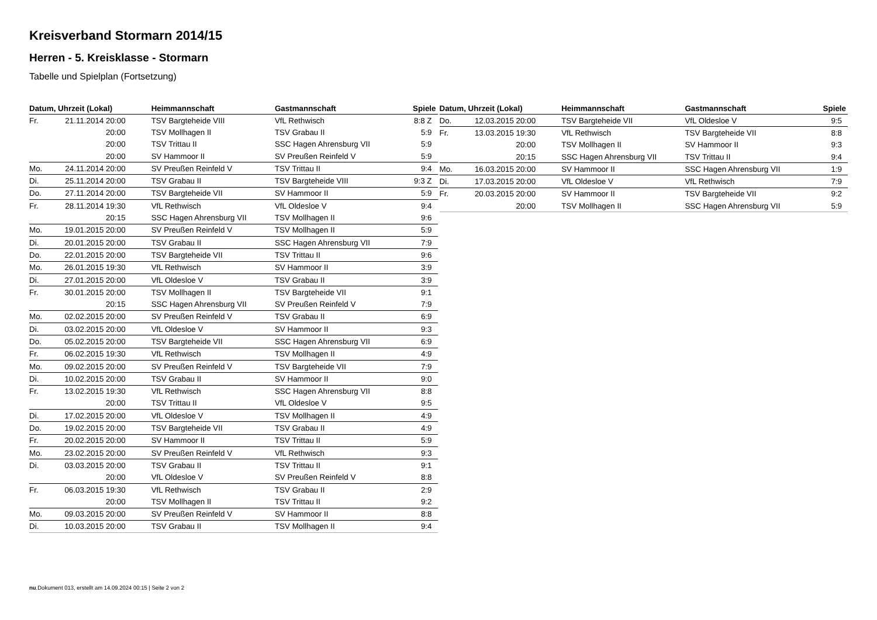Kreisverband Stormarn 2014/15
Herren - 5. Kreisklasse - Stormarn
Tabelle und Spielplan (Fortsetzung)
| Datum, Uhrzeit (Lokal) | | Heimmannschaft | Gastmannschaft | Spiele |
| --- | --- | --- | --- | --- |
| Fr. | 21.11.2014 20:00 | TSV Bargteheide VIII | VfL Rethwisch | 8:8 Z |
| | 20:00 | TSV Mollhagen II | TSV Grabau II | 5:9 |
| | 20:00 | TSV Trittau II | SSC Hagen Ahrensburg VII | 5:9 |
| | 20:00 | SV Hammoor II | SV Preußen Reinfeld V | 5:9 |
| Mo. | 24.11.2014 20:00 | SV Preußen Reinfeld V | TSV Trittau II | 9:4 |
| Di. | 25.11.2014 20:00 | TSV Grabau II | TSV Bargteheide VIII | 9:3 Z |
| Do. | 27.11.2014 20:00 | TSV Bargteheide VII | SV Hammoor II | 5:9 |
| Fr. | 28.11.2014 19:30 | VfL Rethwisch | VfL Oldesloe V | 9:4 |
| | 20:15 | SSC Hagen Ahrensburg VII | TSV Mollhagen II | 9:6 |
| Mo. | 19.01.2015 20:00 | SV Preußen Reinfeld V | TSV Mollhagen II | 5:9 |
| Di. | 20.01.2015 20:00 | TSV Grabau II | SSC Hagen Ahrensburg VII | 7:9 |
| Do. | 22.01.2015 20:00 | TSV Bargteheide VII | TSV Trittau II | 9:6 |
| Mo. | 26.01.2015 19:30 | VfL Rethwisch | SV Hammoor II | 3:9 |
| Di. | 27.01.2015 20:00 | VfL Oldesloe V | TSV Grabau II | 3:9 |
| Fr. | 30.01.2015 20:00 | TSV Mollhagen II | TSV Bargteheide VII | 9:1 |
| | 20:15 | SSC Hagen Ahrensburg VII | SV Preußen Reinfeld V | 7:9 |
| Mo. | 02.02.2015 20:00 | SV Preußen Reinfeld V | TSV Grabau II | 6:9 |
| Di. | 03.02.2015 20:00 | VfL Oldesloe V | SV Hammoor II | 9:3 |
| Do. | 05.02.2015 20:00 | TSV Bargteheide VII | SSC Hagen Ahrensburg VII | 6:9 |
| Fr. | 06.02.2015 19:30 | VfL Rethwisch | TSV Mollhagen II | 4:9 |
| Mo. | 09.02.2015 20:00 | SV Preußen Reinfeld V | TSV Bargteheide VII | 7:9 |
| Di. | 10.02.2015 20:00 | TSV Grabau II | SV Hammoor II | 9:0 |
| Fr. | 13.02.2015 19:30 | VfL Rethwisch | SSC Hagen Ahrensburg VII | 8:8 |
| | 20:00 | TSV Trittau II | VfL Oldesloe V | 9:5 |
| Di. | 17.02.2015 20:00 | VfL Oldesloe V | TSV Mollhagen II | 4:9 |
| Do. | 19.02.2015 20:00 | TSV Bargteheide VII | TSV Grabau II | 4:9 |
| Fr. | 20.02.2015 20:00 | SV Hammoor II | TSV Trittau II | 5:9 |
| Mo. | 23.02.2015 20:00 | SV Preußen Reinfeld V | VfL Rethwisch | 9:3 |
| Di. | 03.03.2015 20:00 | TSV Grabau II | TSV Trittau II | 9:1 |
| | 20:00 | VfL Oldesloe V | SV Preußen Reinfeld V | 8:8 |
| Fr. | 06.03.2015 19:30 | VfL Rethwisch | TSV Grabau II | 2:9 |
| | 20:00 | TSV Mollhagen II | TSV Trittau II | 9:2 |
| Mo. | 09.03.2015 20:00 | SV Preußen Reinfeld V | SV Hammoor II | 8:8 |
| Di. | 10.03.2015 20:00 | TSV Grabau II | TSV Mollhagen II | 9:4 |
| Datum, Uhrzeit (Lokal) | | Heimmannschaft | Gastmannschaft | Spiele |
| --- | --- | --- | --- | --- |
| Do. | 12.03.2015 20:00 | TSV Bargteheide VII | VfL Oldesloe V | 9:5 |
| Fr. | 13.03.2015 19:30 | VfL Rethwisch | TSV Bargteheide VII | 8:8 |
| | 20:00 | TSV Mollhagen II | SV Hammoor II | 9:3 |
| | 20:15 | SSC Hagen Ahrensburg VII | TSV Trittau II | 9:4 |
| Mo. | 16.03.2015 20:00 | SV Hammoor II | SSC Hagen Ahrensburg VII | 1:9 |
| Di. | 17.03.2015 20:00 | VfL Oldesloe V | VfL Rethwisch | 7:9 |
| Fr. | 20.03.2015 20:00 | SV Hammoor II | TSV Bargteheide VII | 9:2 |
| | 20:00 | TSV Mollhagen II | SSC Hagen Ahrensburg VII | 5:9 |
nu.Dokument 013, erstellt am 14.09.2024 00:15 | Seite 2 von 2